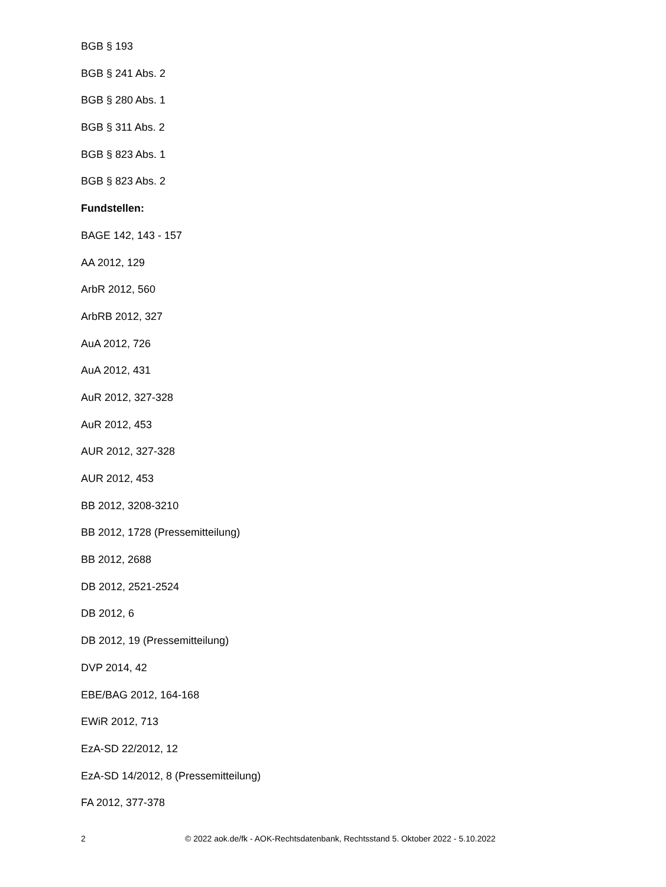BGB § 193
BGB § 241 Abs. 2
BGB § 280 Abs. 1
BGB § 311 Abs. 2
BGB § 823 Abs. 1
BGB § 823 Abs. 2
Fundstellen:
BAGE 142, 143 - 157
AA 2012, 129
ArbR 2012, 560
ArbRB 2012, 327
AuA 2012, 726
AuA 2012, 431
AuR 2012, 327-328
AuR 2012, 453
AUR 2012, 327-328
AUR 2012, 453
BB 2012, 3208-3210
BB 2012, 1728 (Pressemitteilung)
BB 2012, 2688
DB 2012, 2521-2524
DB 2012, 6
DB 2012, 19 (Pressemitteilung)
DVP 2014, 42
EBE/BAG 2012, 164-168
EWiR 2012, 713
EzA-SD 22/2012, 12
EzA-SD 14/2012, 8 (Pressemitteilung)
FA 2012, 377-378
2 © 2022 aok.de/fk - AOK-Rechtsdatenbank, Rechtsstand 5. Oktober 2022 - 5.10.2022